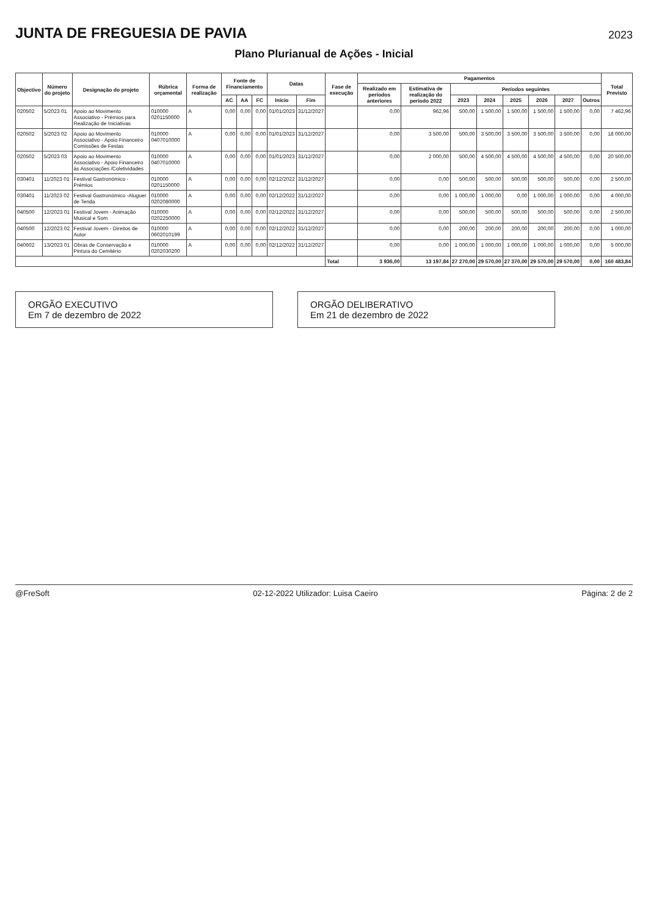JUNTA DE FREGUESIA DE PAVIA
2023
Plano Plurianual de Ações - Inicial
| Objectivo | Número do projeto | Designação do projeto | Rúbrica orçamental | Forma de realização | Fonte de Financiamento | | | Datas | | Fase de execução | Pagamentos | | | | | | | | Total Previsto |
| --- | --- | --- | --- | --- | --- | --- | --- | --- | --- | --- | --- | --- | --- | --- | --- | --- | --- | --- | --- |
| | | | | | | | | | | | Realizado em períodos anteriores | Estimativa de realização do período 2022 | Períodos seguintes | | | | | | |
| | | | | | AC | AA | FC | Início | Fim | | | | 2023 | 2024 | 2025 | 2026 | 2027 | Outros | |
| 020502 | 5/2023 01 | Apoio ao Movimento Associativo - Prémios para Realização de Iniciativas | 010000 0201150000 | A | 0,00 | 0,00 | 0,00 | 01/01/2023 | 31/12/2027 | | 0,00 | 962,96 | 500,00 | 1 500,00 | 1 500,00 | 1 500,00 | 1 500,00 | 0,00 | 7 462,96 |
| 020502 | 5/2023 02 | Apoio ao Movimento Associativo - Apoio Financeiro Comissões de Festas | 010000 0407010000 | A | 0,00 | 0,00 | 0,00 | 01/01/2023 | 31/12/2027 | | 0,00 | 3 500,00 | 500,00 | 3 500,00 | 3 500,00 | 3 500,00 | 3 500,00 | 0,00 | 18 000,00 |
| 020502 | 5/2023 03 | Apoio ao Movimento Associativo - Apoio Financeiro às Associações /Coletividades | 010000 0407010000 | A | 0,00 | 0,00 | 0,00 | 01/01/2023 | 31/12/2027 | | 0,00 | 2 000,00 | 500,00 | 4 500,00 | 4 500,00 | 4 500,00 | 4 500,00 | 0,00 | 20 500,00 |
| 030401 | 11/2023 01 | Festival Gastronómico - Prémios | 010000 0201150000 | A | 0,00 | 0,00 | 0,00 | 02/12/2022 | 31/12/2027 | | 0,00 | 0,00 | 500,00 | 500,00 | 500,00 | 500,00 | 500,00 | 0,00 | 2 500,00 |
| 030401 | 11/2023 02 | Festival Gastronómico -Aluguer de Tenda | 010000 0202080000 | A | 0,00 | 0,00 | 0,00 | 02/12/2022 | 31/12/2027 | | 0,00 | 0,00 | 1 000,00 | 1 000,00 | 0,00 | 1 000,00 | 1 000,00 | 0,00 | 4 000,00 |
| 040500 | 12/2023 01 | Festival Jovem - Animação Musical e Som | 010000 0202250000 | A | 0,00 | 0,00 | 0,00 | 02/12/2022 | 31/12/2027 | | 0,00 | 0,00 | 500,00 | 500,00 | 500,00 | 500,00 | 500,00 | 0,00 | 2 500,00 |
| 040500 | 12/2023 02 | Festival Jovem - Direitos de Autor | 010000 0602010199 | A | 0,00 | 0,00 | 0,00 | 02/12/2022 | 31/12/2027 | | 0,00 | 0,00 | 200,00 | 200,00 | 200,00 | 200,00 | 200,00 | 0,00 | 1 000,00 |
| 040602 | 13/2023 01 | Obras de Conservação e Pintura do Cemitério | 010000 0202030200 | A | 0,00 | 0,00 | 0,00 | 02/12/2022 | 31/12/2027 | | 0,00 | 0,00 | 1 000,00 | 1 000,00 | 1 000,00 | 1 000,00 | 1 000,00 | 0,00 | 5 000,00 |
| | | | | | | | | | | Total | 3 936,00 | 13 197,84 | 27 270,00 | 29 570,00 | 27 370,00 | 29 570,00 | 29 570,00 | 0,00 | 160 483,84 |
ORGÃO EXECUTIVO
Em 7 de dezembro de 2022
ORGÃO DELIBERATIVO
Em 21 de dezembro de 2022
@FreSoft 02-12-2022 Utilizador: Luisa Caeiro Página: 2 de 2